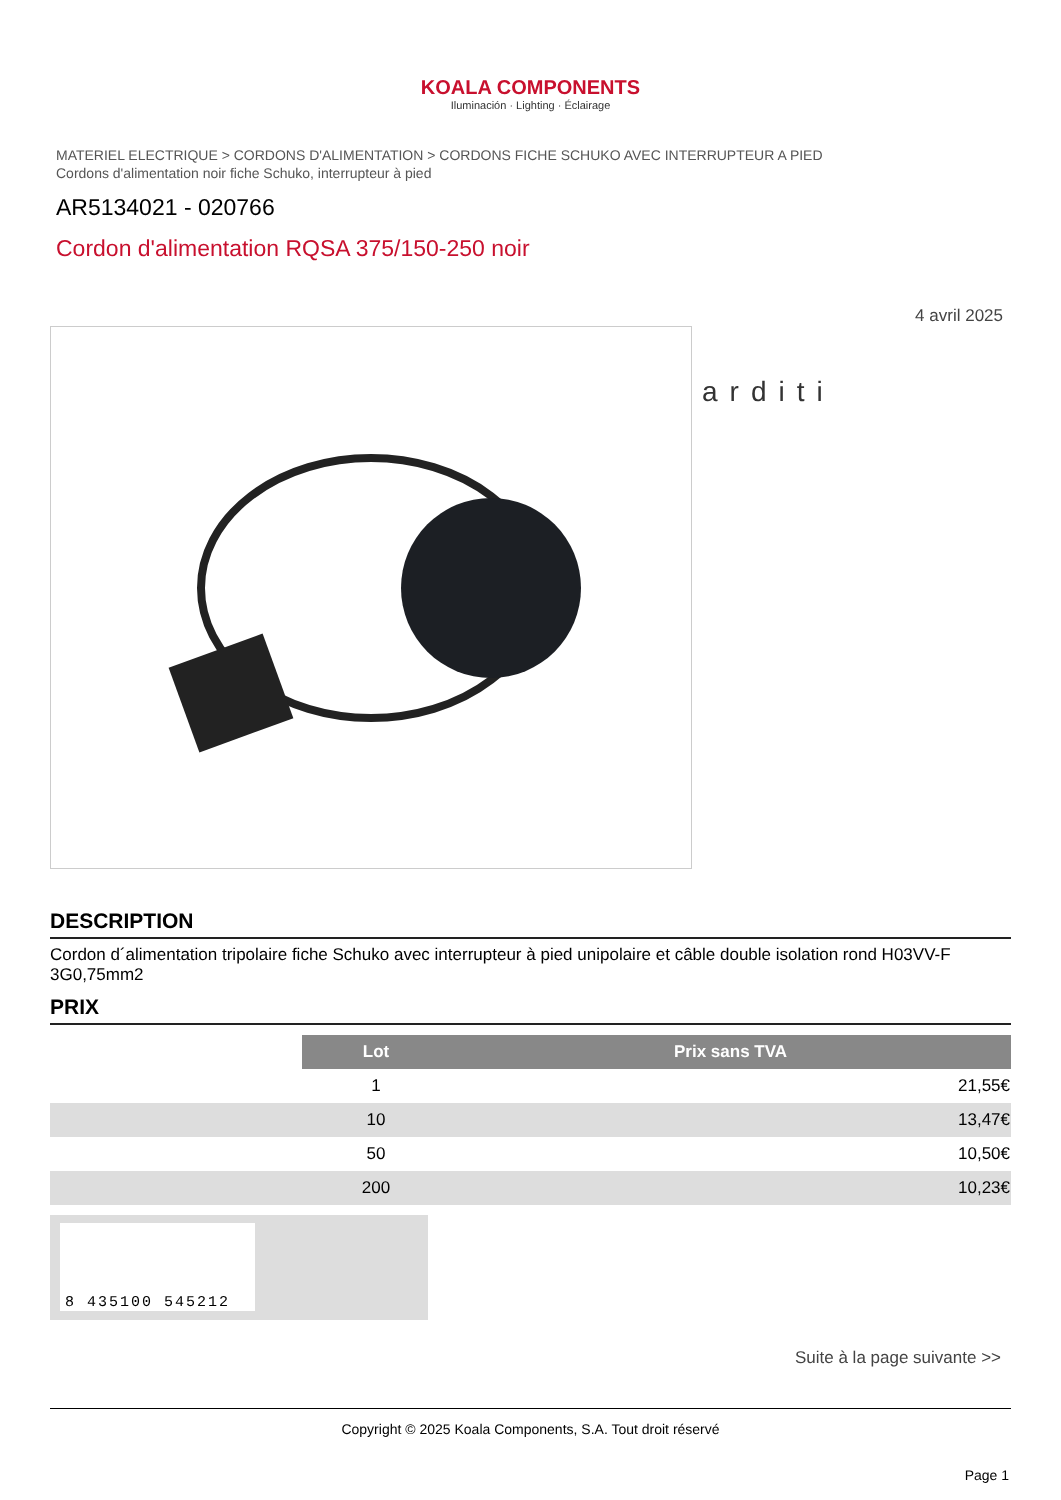KOALA COMPONENTS
Iluminación · Lighting · Éclairage
MATERIEL ELECTRIQUE > CORDONS D'ALIMENTATION > CORDONS FICHE SCHUKO AVEC INTERRUPTEUR A PIED
Cordons d'alimentation noir fiche Schuko, interrupteur à pied
AR5134021 - 020766
Cordon d'alimentation RQSA 375/150-250 noir
4 avril 2025
arditi
DESCRIPTION
Cordon d´alimentation tripolaire fiche Schuko avec interrupteur à pied unipolaire et câble double isolation rond H03VV-F 3G0,75mm2
PRIX
| | Lot | Prix sans TVA |
| | 1 | 21,55€ |
| | 10 | 13,47€ |
| | 50 | 10,50€ |
| | 200 | 10,23€ |
8 435100 545212
Suite à la page suivante >>
Copyright © 2025 Koala Components, S.A. Tout droit réservé
Page 1